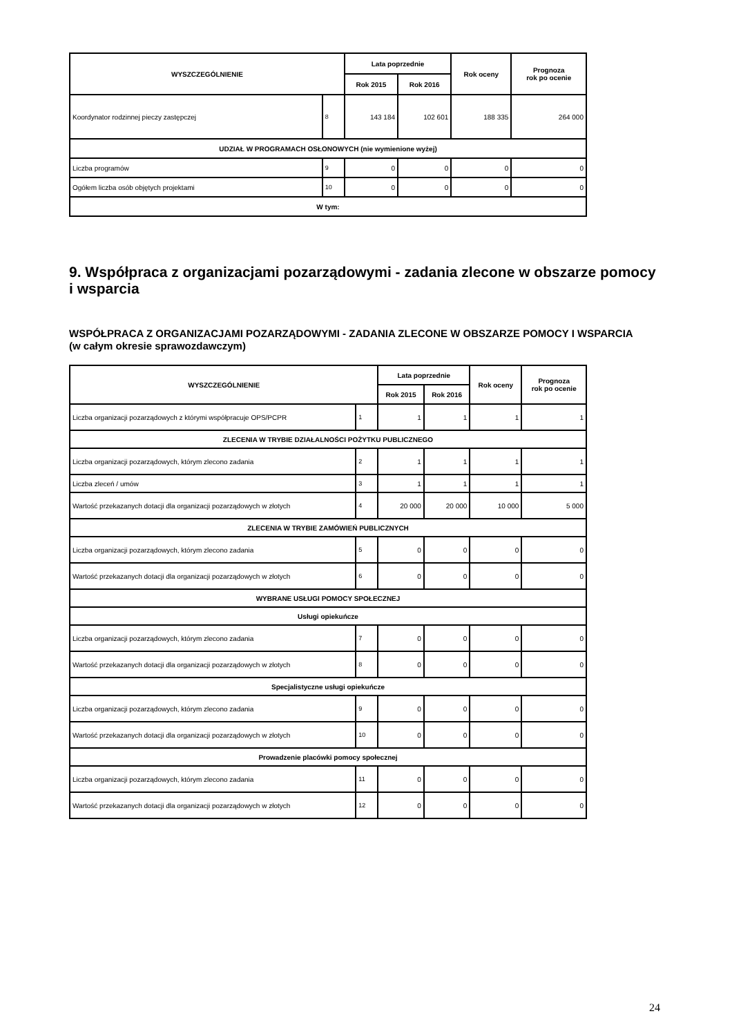| WYSZCZEGÓLNIENIE | | Lata poprzednie | | Rok oceny | Prognoza rok po ocenie |
| --- | --- | --- | --- | --- | --- |
| | | Rok 2015 | Rok 2016 | | |
| Koordynator rodzinnej pieczy zastępczej | 8 | 143 184 | 102 601 | 188 335 | 264 000 |
| UDZIAŁ W PROGRAMACH OSŁONOWYCH (nie wymienione wyżej) | | | | | |
| Liczba programów | 9 | 0 | 0 | 0 | 0 |
| Ogółem liczba osób objętych projektami | 10 | 0 | 0 | 0 | 0 |
| W tym: | | | | | |
9. Współpraca z organizacjami pozarządowymi - zadania zlecone w obszarze pomocy i wsparcia
WSPÓŁPRACA Z ORGANIZACJAMI POZARZĄDOWYMI - ZADANIA ZLECONE W OBSZARZE POMOCY I WSPARCIA
(w całym okresie sprawozdawczym)
| WYSZCZEGÓLNIENIE | | Lata poprzednie | | Rok oceny | Prognoza rok po ocenie |
| --- | --- | --- | --- | --- | --- |
| | | Rok 2015 | Rok 2016 | | |
| Liczba organizacji pozarządowych z którymi współpracuje OPS/PCPR | 1 | 1 | 1 | 1 | 1 |
| ZLECENIA W TRYBIE DZIAŁALNOŚCI POŻYTKU PUBLICZNEGO | | | | | |
| Liczba organizacji pozarządowych, którym zlecono zadania | 2 | 1 | 1 | 1 | 1 |
| Liczba zleceń / umów | 3 | 1 | 1 | 1 | 1 |
| Wartość przekazanych dotacji dla organizacji pozarządowych w złotych | 4 | 20 000 | 20 000 | 10 000 | 5 000 |
| ZLECENIA W TRYBIE ZAMÓWIEŃ PUBLICZNYCH | | | | | |
| Liczba organizacji pozarządowych, którym zlecono zadania | 5 | 0 | 0 | 0 | 0 |
| Wartość przekazanych dotacji dla organizacji pozarządowych w złotych | 6 | 0 | 0 | 0 | 0 |
| WYBRANE USŁUGI POMOCY SPOŁECZNEJ | | | | | |
| Usługi opiekuńcze | | | | | |
| Liczba organizacji pozarządowych, którym zlecono zadania | 7 | 0 | 0 | 0 | 0 |
| Wartość przekazanych dotacji dla organizacji pozarządowych w złotych | 8 | 0 | 0 | 0 | 0 |
| Specjalistyczne usługi opiekuńcze | | | | | |
| Liczba organizacji pozarządowych, którym zlecono zadania | 9 | 0 | 0 | 0 | 0 |
| Wartość przekazanych dotacji dla organizacji pozarządowych w złotych | 10 | 0 | 0 | 0 | 0 |
| Prowadzenie placówki pomocy społecznej | | | | | |
| Liczba organizacji pozarządowych, którym zlecono zadania | 11 | 0 | 0 | 0 | 0 |
| Wartość przekazanych dotacji dla organizacji pozarządowych w złotych | 12 | 0 | 0 | 0 | 0 |
24